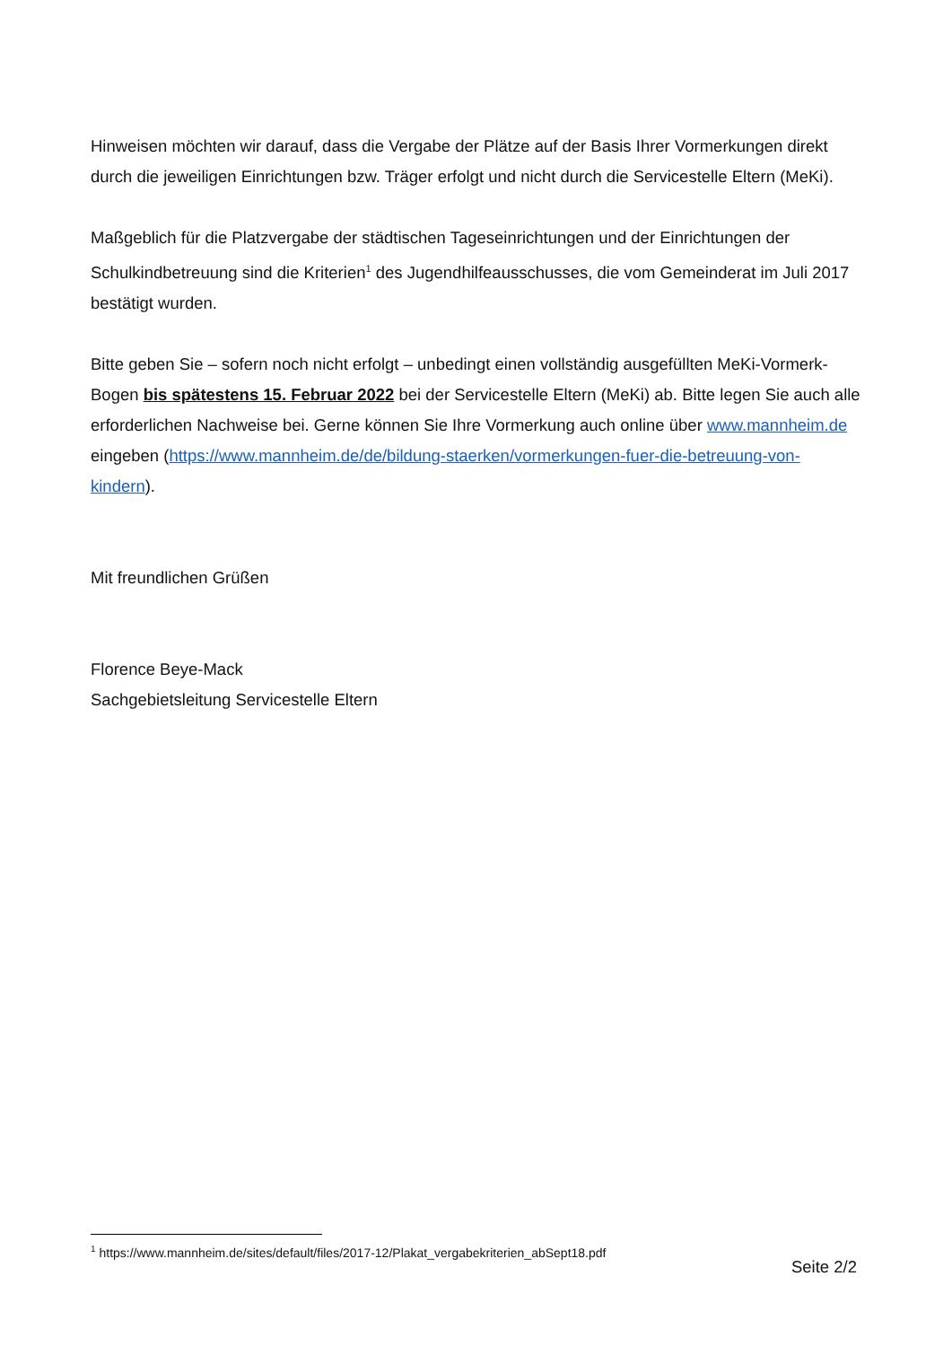Hinweisen möchten wir darauf, dass die Vergabe der Plätze auf der Basis Ihrer Vormerkungen direkt durch die jeweiligen Einrichtungen bzw. Träger erfolgt und nicht durch die Servicestelle Eltern (MeKi).
Maßgeblich für die Platzvergabe der städtischen Tageseinrichtungen und der Einrichtungen der Schulkindbetreuung sind die Kriterien<sup>1</sup> des Jugendhilfeausschusses, die vom Gemeinderat im Juli 2017 bestätigt wurden.
Bitte geben Sie – sofern noch nicht erfolgt – unbedingt einen vollständig ausgefüllten MeKi-Vormerk-Bogen bis spätestens 15. Februar 2022 bei der Servicestelle Eltern (MeKi) ab. Bitte legen Sie auch alle erforderlichen Nachweise bei. Gerne können Sie Ihre Vormerkung auch online über www.mannheim.de eingeben (https://www.mannheim.de/de/bildung-staerken/vormerkungen-fuer-die-betreuung-von-kindern).
Mit freundlichen Grüßen
Florence Beye-Mack
Sachgebietsleitung Servicestelle Eltern
<sup>1</sup> https://www.mannheim.de/sites/default/files/2017-12/Plakat_vergabekriterien_abSept18.pdf
Seite 2/2